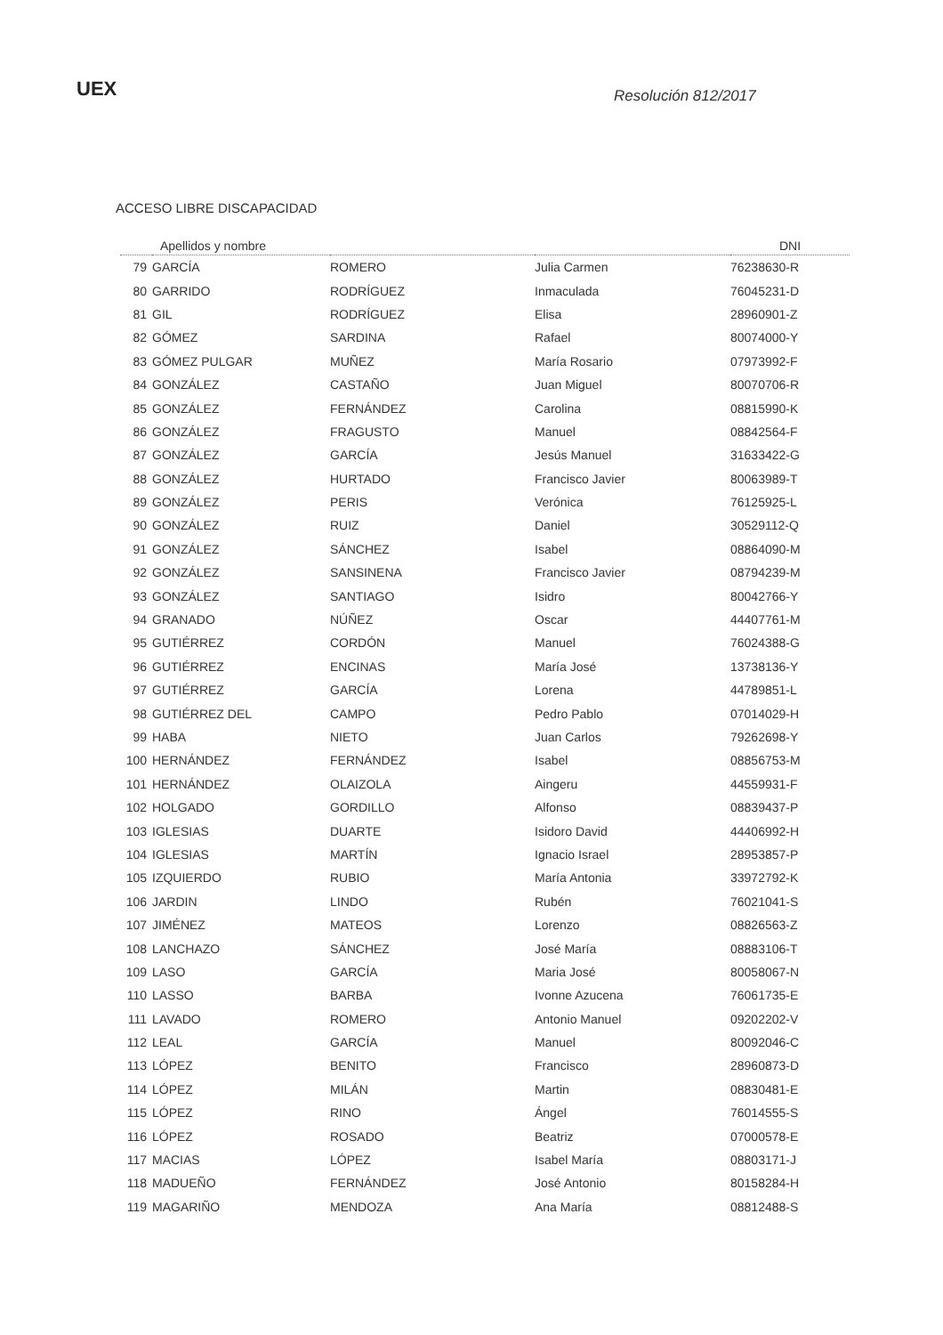UEX Resolución 812/2017
ACCESO LIBRE DISCAPACIDAD
| Apellidos y nombre | | | | DNI |
| --- | --- | --- | --- | --- |
| 79 | GARCÍA | ROMERO | Julia Carmen | 76238630-R |
| 80 | GARRIDO | RODRÍGUEZ | Inmaculada | 76045231-D |
| 81 | GIL | RODRÍGUEZ | Elisa | 28960901-Z |
| 82 | GÓMEZ | SARDINA | Rafael | 80074000-Y |
| 83 | GÓMEZ PULGAR | MUÑEZ | María Rosario | 07973992-F |
| 84 | GONZÁLEZ | CASTAÑO | Juan Miguel | 80070706-R |
| 85 | GONZÁLEZ | FERNÁNDEZ | Carolina | 08815990-K |
| 86 | GONZÁLEZ | FRAGUSTO | Manuel | 08842564-F |
| 87 | GONZÁLEZ | GARCÍA | Jesús Manuel | 31633422-G |
| 88 | GONZÁLEZ | HURTADO | Francisco Javier | 80063989-T |
| 89 | GONZÁLEZ | PERIS | Verónica | 76125925-L |
| 90 | GONZÁLEZ | RUIZ | Daniel | 30529112-Q |
| 91 | GONZÁLEZ | SÁNCHEZ | Isabel | 08864090-M |
| 92 | GONZÁLEZ | SANSINENA | Francisco Javier | 08794239-M |
| 93 | GONZÁLEZ | SANTIAGO | Isidro | 80042766-Y |
| 94 | GRANADO | NÚÑEZ | Oscar | 44407761-M |
| 95 | GUTIÉRREZ | CORDÓN | Manuel | 76024388-G |
| 96 | GUTIÉRREZ | ENCINAS | María José | 13738136-Y |
| 97 | GUTIÉRREZ | GARCÍA | Lorena | 44789851-L |
| 98 | GUTIÉRREZ DEL | CAMPO | Pedro Pablo | 07014029-H |
| 99 | HABA | NIETO | Juan Carlos | 79262698-Y |
| 100 | HERNÁNDEZ | FERNÁNDEZ | Isabel | 08856753-M |
| 101 | HERNÁNDEZ | OLAIZOLA | Aingeru | 44559931-F |
| 102 | HOLGADO | GORDILLO | Alfonso | 08839437-P |
| 103 | IGLESIAS | DUARTE | Isidoro David | 44406992-H |
| 104 | IGLESIAS | MARTÍN | Ignacio Israel | 28953857-P |
| 105 | IZQUIERDO | RUBIO | María Antonia | 33972792-K |
| 106 | JARDIN | LINDO | Rubén | 76021041-S |
| 107 | JIMÉNEZ | MATEOS | Lorenzo | 08826563-Z |
| 108 | LANCHAZO | SÁNCHEZ | José María | 08883106-T |
| 109 | LASO | GARCÍA | Maria José | 80058067-N |
| 110 | LASSO | BARBA | Ivonne Azucena | 76061735-E |
| 111 | LAVADO | ROMERO | Antonio Manuel | 09202202-V |
| 112 | LEAL | GARCÍA | Manuel | 80092046-C |
| 113 | LÓPEZ | BENITO | Francisco | 28960873-D |
| 114 | LÓPEZ | MILÁN | Martin | 08830481-E |
| 115 | LÓPEZ | RINO | Ángel | 76014555-S |
| 116 | LÓPEZ | ROSADO | Beatriz | 07000578-E |
| 117 | MACIAS | LÓPEZ | Isabel María | 08803171-J |
| 118 | MADUEÑO | FERNÁNDEZ | José Antonio | 80158284-H |
| 119 | MAGARIÑO | MENDOZA | Ana María | 08812488-S |